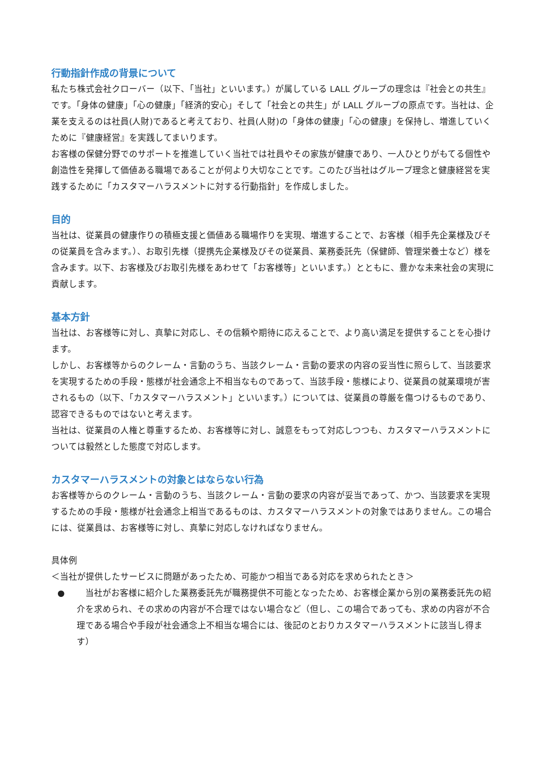行動指針作成の背景について
私たち株式会社クローバー（以下、「当社」といいます。）が属している LALL グループの理念は『社会との共生』です。「身体の健康」「心の健康」「経済的安心」そして「社会との共生」が LALL グループの原点です。当社は、企業を支えるのは社員(人財)であると考えており、社員(人財)の「身体の健康」「心の健康」を保持し、増進していくために『健康経営』を実践してまいります。
お客様の保健分野でのサポートを推進していく当社では社員やその家族が健康であり、一人ひとりがもてる個性や創造性を発揮して価値ある職場であることが何より大切なことです。このたび当社はグループ理念と健康経営を実践するために「カスタマーハラスメントに対する行動指針」を作成しました。
目的
当社は、従業員の健康作りの積極支援と価値ある職場作りを実現、増進することで、お客様（相手先企業様及びその従業員を含みます。）、お取引先様（提携先企業様及びその従業員、業務委託先（保健師、管理栄養士など）様を含みます。以下、お客様及びお取引先様をあわせて「お客様等」といいます。）とともに、豊かな未来社会の実現に貢献します。
基本方針
当社は、お客様等に対し、真摯に対応し、その信頼や期待に応えることで、より高い満足を提供することを心掛けます。
しかし、お客様等からのクレーム・言動のうち、当該クレーム・言動の要求の内容の妥当性に照らして、当該要求を実現するための手段・態様が社会通念上不相当なものであって、当該手段・態様により、従業員の就業環境が害されるもの（以下、「カスタマーハラスメント」といいます。）については、従業員の尊厳を傷つけるものであり、認容できるものではないと考えます。
当社は、従業員の人権と尊重するため、お客様等に対し、誠意をもって対応しつつも、カスタマーハラスメントについては毅然とした態度で対応します。
カスタマーハラスメントの対象とはならない行為
お客様等からのクレーム・言動のうち、当該クレーム・言動の要求の内容が妥当であって、かつ、当該要求を実現するための手段・態様が社会通念上相当であるものは、カスタマーハラスメントの対象ではありません。この場合には、従業員は、お客様等に対し、真摯に対応しなければなりません。
具体例
＜当社が提供したサービスに問題があったため、可能かつ相当である対応を求められたとき＞
●　当社がお客様に紹介した業務委託先が職務提供不可能となったため、お客様企業から別の業務委託先の紹介を求められ、その求めの内容が不合理ではない場合など（但し、この場合であっても、求めの内容が不合理である場合や手段が社会通念上不相当な場合には、後記のとおりカスタマーハラスメントに該当し得ます）